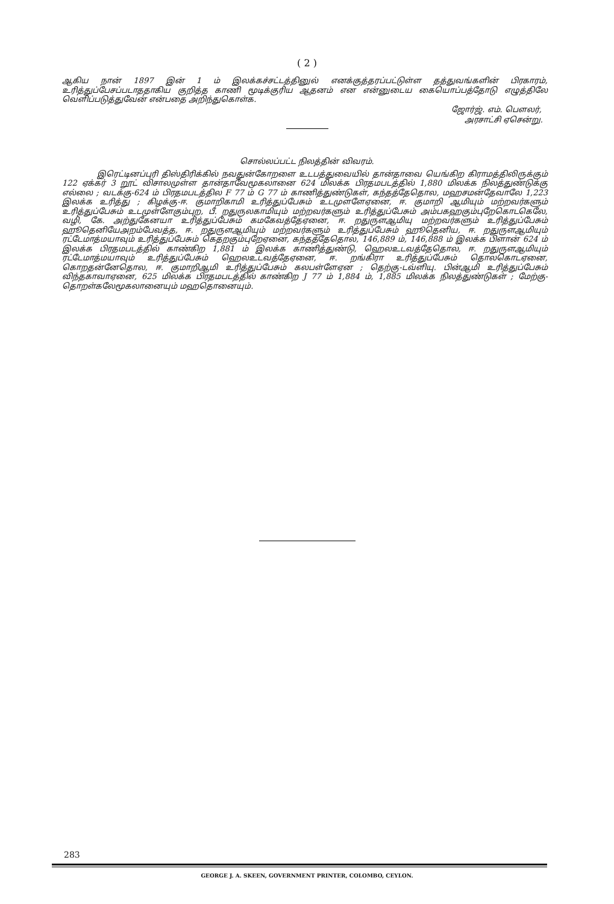( 2 )
ஆகிய நான் 1897 இன் 1 ம் இலக்கச்சட்டத்தினுல் எனக்குத்தரப்பட்டுள்ள தத்துவங்களின் பிரகாரம், உரித்துப்பேசப்படாததாகிய குறித்த காணி மூடிக்குரிய ஆதனம் என என்னுடைய கையொப்பத்தோடு எழுத்திலே வெளிப்படுத்துவேன் என்பதை அறிந்துகொள்க.
ஜோர்ஜ். எம். பௌலர்,
அரசாட்சி ஏசென்று.
சொல்லப்பட்ட நிலத்தின் விவரம்.
இரெட்டினப்புரி திஸ்திரிக்கில் நவதுன்கோறளை உடபத்துவையில் தான்தாவை யெங்கிற கிராமத்திலிருக்கும் 122 ஏக்கர் 3 றூட் விசாலமுள்ள தான்தாவேமூகலானை 624 மிலக்க பிரதமபடத்தில் 1,880 மிலக்க நிலத்துண்டுக்கு எல்லை ; வடக்கு-624 ம் பிரதமபடத்தில F 77 ம் G 77 ம் காணித்துண்டுகள், கந்தத்தேதொல, மஹசமன்தேவாலே 1,223 இலக்க உரித்து ; கிழக்கு-ஈ. குமாறிகாமி உரித்துப்பேசும் உடமுளளேஏனை, ஈ. குமாறி ஆமியும் மற்றவர்களும் உரித்துப்பேசும் உடமுள்ளேகும்புற, பீ. றதுருலகாமியும் மற்றவர்களும் உரித்துப்பேசும் அம்பகஹகும்புறேகொடகெலே, வழி, கே. அற்துகேனயா உரித்துப்பேசும் கமகேவத்தேஏனை, ஈ. றதுருளஆமியு மற்றவர்களும் உரித்துப்பேசும் ஹூதெனியேஅறம்பேவத்த, ஈ. றதுருளஆமியும் மற்றவர்களும் உரித்துப்பேசும் ஹூதெனிய, ஈ. றதுருளஆமியும் ரட்டேமாத்மயாவும் உரித்துப்பேசும் கெதறகும்புறேஏனை, கந்தத்தேதொல, 146,889 ம், 146,888 ம் இலக்க பிளான் 624 ம் இலக்க பிரதமபடத்தில் காண்கிற 1,881 ம் இலக்க காணித்துண்டு, ஹெலஉடவத்தேதொல, ஈ. றதுருளஆமியும் ரட்டேமாத்மயாவும் உரித்துப்பேசும் ஹெலஉடவத்தேஏனை, ஈ. றங்கிரா உரித்துப்பேசும் தொலகொடஏனை, கொறதன்னேதொல, ஈ. குமாறிஆமி உரித்துப்பேசும் கலபள்ளேஏன ; தெற்கு-டவ்ளியு. பின்ஆமி உரித்துப்பேசும் விந்தகாவாஏனை, 625 மிலக்க பிரதமபடத்தில் காண்கிற J 77 ம் 1,884 ம், 1,885 மிலக்க நிலத்துண்டுகள் ; மேற்கு-தொறள்கலேமூகலானையும் மஹதொனையும்.
283
GEORGE J. A. SKEEN, GOVERNMENT PRINTER, COLOMBO, CEYLON.